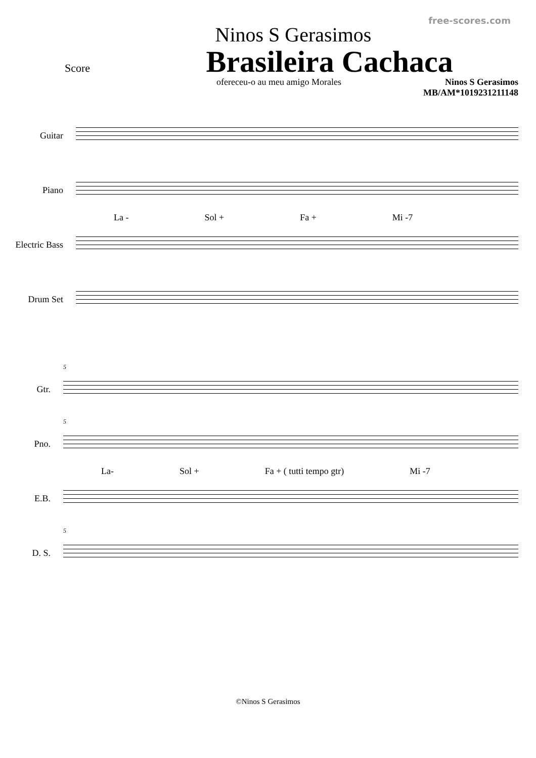free-scores.com
Ninos S Gerasimos
Score
Brasileira Cachaca
ofereceu-o au meu amigo Morales
Ninos S Gerasimos
MB/AM*1019231211148
Guitar
Piano
Electric Bass
Drum Set
La - Sol + Fa + Mi -7
Gtr.
Pno.
E.B.
D. S.
5
5
La- Sol + Fa + ( tutti tempo gtr) Mi -7
5
©Ninos S Gerasimos